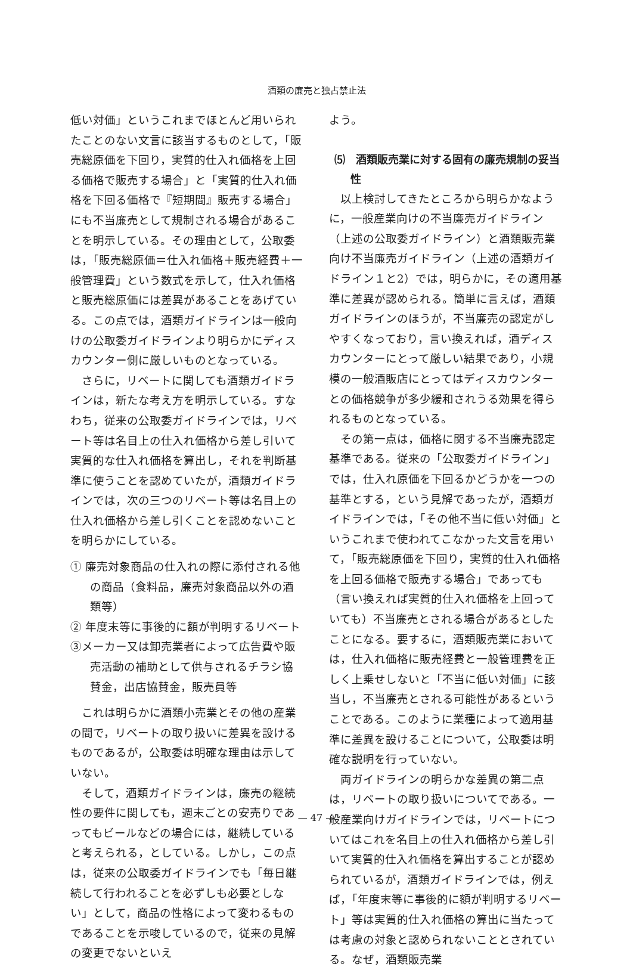酒類の廉売と独占禁止法
低い対価」というこれまでほとんど用いられたことのない文言に該当するものとして，「販売総原価を下回り，実質的仕入れ価格を上回る価格で販売する場合」と「実質的仕入れ価格を下回る価格で『短期間』販売する場合」にも不当廉売として規制される場合があることを明示している。その理由として，公取委は，「販売総原価＝仕入れ価格＋販売経費＋一般管理費」という数式を示して，仕入れ価格と販売総原価には差異があることをあげている。この点では，酒類ガイドラインは一般向けの公取委ガイドラインより明らかにディスカウンター側に厳しいものとなっている。
さらに，リベートに関しても酒類ガイドラインは，新たな考え方を明示している。すなわち，従来の公取委ガイドラインでは，リベート等は名目上の仕入れ価格から差し引いて実質的な仕入れ価格を算出し，それを判断基準に使うことを認めていたが，酒類ガイドラインでは，次の三つのリベート等は名目上の仕入れ価格から差し引くことを認めないことを明らかにしている。
① 廉売対象商品の仕入れの際に添付される他の商品（食料品，廉売対象商品以外の酒類等）
② 年度末等に事後的に額が判明するリベート
③メーカー又は卸売業者によって広告費や販売活動の補助として供与されるチラシ協賛金，出店協賛金，販売員等
これは明らかに酒類小売業とその他の産業の間で，リベートの取り扱いに差異を設けるものであるが，公取委は明確な理由は示していない。
そして，酒類ガイドラインは，廉売の継続性の要件に関しても，週末ごとの安売りであってもビールなどの場合には，継続していると考えられる，としている。しかし，この点は，従来の公取委ガイドラインでも「毎日継続して行われることを必ずしも必要としない」として，商品の性格によって変わるものであることを示唆しているので，従来の見解の変更でないといえ
よう。
⑸　酒類販売業に対する固有の廉売規制の妥当性
以上検討してきたところから明らかなように，一般産業向けの不当廉売ガイドライン（上述の公取委ガイドライン）と酒類販売業向け不当廉売ガイドライン（上述の酒類ガイドライン１と2）では，明らかに，その適用基準に差異が認められる。簡単に言えば，酒類ガイドラインのほうが，不当廉売の認定がしやすくなっており，言い換えれば，酒ディスカウンターにとって厳しい結果であり，小規模の一般酒販店にとってはディスカウンターとの価格競争が多少緩和されうる効果を得られるものとなっている。
その第一点は，価格に関する不当廉売認定基準である。従来の「公取委ガイドライン」では，仕入れ原価を下回るかどうかを一つの基準とする，という見解であったが，酒類ガイドラインでは，「その他不当に低い対価」というこれまで使われてこなかった文言を用いて，「販売総原価を下回り，実質的仕入れ価格を上回る価格で販売する場合」であっても（言い換えれば実質的仕入れ価格を上回っていても）不当廉売とされる場合があるとしたことになる。要するに，酒類販売業においては，仕入れ価格に販売経費と一般管理費を正しく上乗せしないと「不当に低い対価」に該当し，不当廉売とされる可能性があるということである。このように業種によって適用基準に差異を設けることについて，公取委は明確な説明を行っていない。
両ガイドラインの明らかな差異の第二点は，リベートの取り扱いについてである。一般産業向けガイドラインでは，リベートについてはこれを名目上の仕入れ価格から差し引いて実質的仕入れ価格を算出することが認められているが，酒類ガイドラインでは，例えば，「年度末等に事後的に額が判明するリベート」等は実質的仕入れ価格の算出に当たっては考慮の対象と認められないこととされている。なぜ，酒類販売業
— 47 —